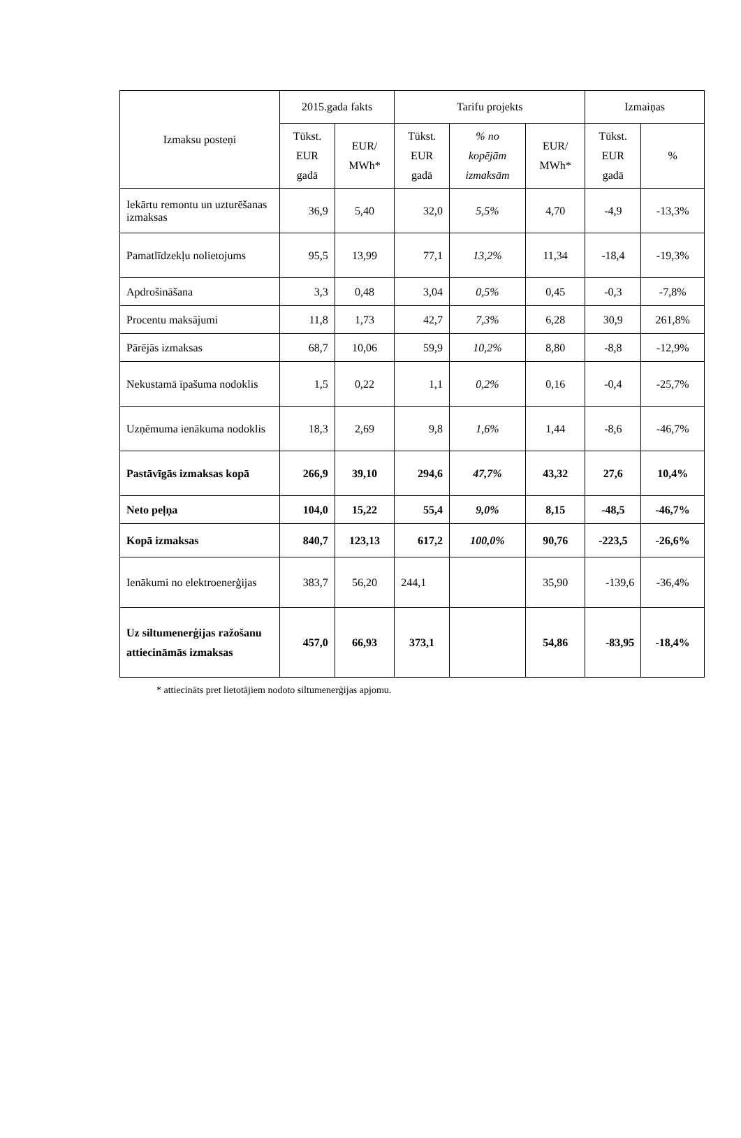| Izmaksu posteņi | 2015.gada fakts | | Tarifu projekts | | | Izmaiņas | |
| --- | --- | --- | --- | --- | --- | --- | --- |
| | Tūkst. EUR gadā | EUR/ MWh* | Tūkst. EUR gadā | % no kopējām izmaksām | EUR/ MWh* | Tūkst. EUR gadā | % |
| Iekārtu remontu un uzturēšanas izmaksas | 36,9 | 5,40 | 32,0 | 5,5% | 4,70 | -4,9 | -13,3% |
| Pamatlīdzekļu nolietojums | 95,5 | 13,99 | 77,1 | 13,2% | 11,34 | -18,4 | -19,3% |
| Apdrošināšana | 3,3 | 0,48 | 3,04 | 0,5% | 0,45 | -0,3 | -7,8% |
| Procentu maksājumi | 11,8 | 1,73 | 42,7 | 7,3% | 6,28 | 30,9 | 261,8% |
| Pārējās izmaksas | 68,7 | 10,06 | 59,9 | 10,2% | 8,80 | -8,8 | -12,9% |
| Nekustamā īpašuma nodoklis | 1,5 | 0,22 | 1,1 | 0,2% | 0,16 | -0,4 | -25,7% |
| Uzņēmuma ienākuma nodoklis | 18,3 | 2,69 | 9,8 | 1,6% | 1,44 | -8,6 | -46,7% |
| Pastāvīgās izmaksas kopā | 266,9 | 39,10 | 294,6 | 47,7% | 43,32 | 27,6 | 10,4% |
| Neto peļņa | 104,0 | 15,22 | 55,4 | 9,0% | 8,15 | -48,5 | -46,7% |
| Kopā izmaksas | 840,7 | 123,13 | 617,2 | 100,0% | 90,76 | -223,5 | -26,6% |
| Ienākumi no elektroenerģijas | 383,7 | 56,20 | 244,1 | | 35,90 | -139,6 | -36,4% |
| Uz siltumenerģijas ražošanu attiecināmās izmaksas | 457,0 | 66,93 | 373,1 | | 54,86 | -83,95 | -18,4% |
* attiecināts pret lietotājiem nodoto siltumenerģijas apjomu.